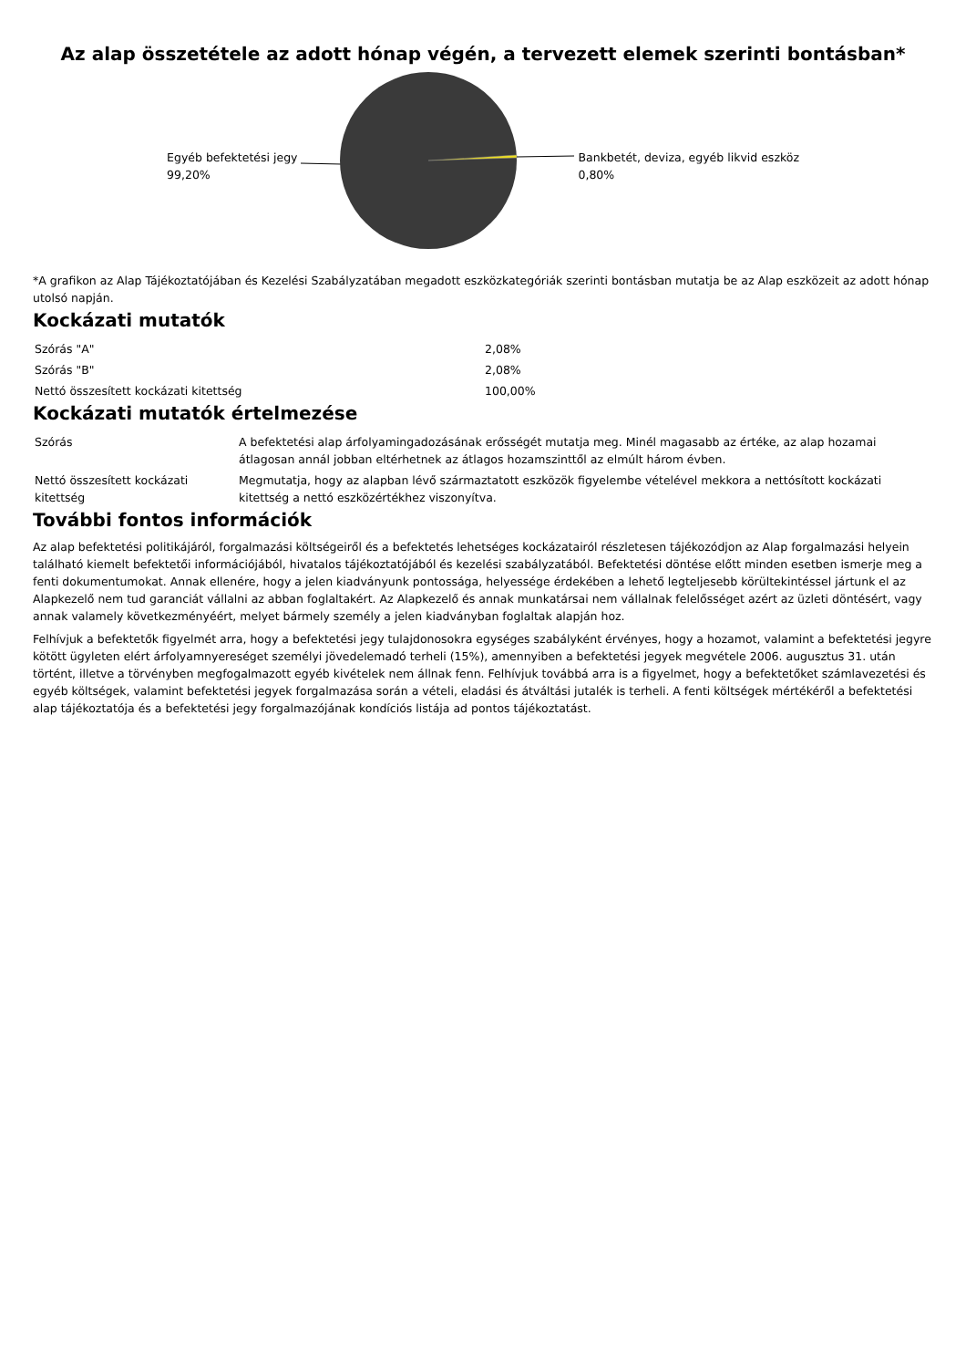Az alap összetétele az adott hónap végén, a tervezett elemek szerinti bontásban*
Egyéb befektetési jegy
99,20%
Bankbetét, deviza, egyéb likvid eszköz
0,80%
*A grafikon az Alap Tájékoztatójában és Kezelési Szabályzatában megadott eszközkategóriák szerinti bontásban mutatja be az Alap eszközeit az adott hónap utolsó napján.
Kockázati mutatók
| Szórás "A" | 2,08% |
| Szórás "B" | 2,08% |
| Nettó összesített kockázati kitettség | 100,00% |
Kockázati mutatók értelmezése
| Szórás | A befektetési alap árfolyamingadozásának erősségét mutatja meg. Minél magasabb az értéke, az alap hozamai átlagosan annál jobban eltérhetnek az átlagos hozamszinttől az elmúlt három évben. |
| Nettó összesített kockázati kitettség | Megmutatja, hogy az alapban lévő származtatott eszközök figyelembe vételével mekkora a nettósított kockázati kitettség a nettó eszközértékhez viszonyítva. |
További fontos információk
Az alap befektetési politikájáról, forgalmazási költségeiről és a befektetés lehetséges kockázatairól részletesen tájékozódjon az Alap forgalmazási helyein található kiemelt befektetői információjából, hivatalos tájékoztatójából és kezelési szabályzatából. Befektetési döntése előtt minden esetben ismerje meg a fenti dokumentumokat. Annak ellenére, hogy a jelen kiadványunk pontossága, helyessége érdekében a lehető legteljesebb körültekintéssel jártunk el az Alapkezelő nem tud garanciát vállalni az abban foglaltakért. Az Alapkezelő és annak munkatársai nem vállalnak felelősséget azért az üzleti döntésért, vagy annak valamely következményéért, melyet bármely személy a jelen kiadványban foglaltak alapján hoz.
Felhívjuk a befektetők figyelmét arra, hogy a befektetési jegy tulajdonosokra egységes szabályként érvényes, hogy a hozamot, valamint a befektetési jegyre kötött ügyleten elért árfolyamnyereséget személyi jövedelemadó terheli (15%), amennyiben a befektetési jegyek megvétele 2006. augusztus 31. után történt, illetve a törvényben megfogalmazott egyéb kivételek nem állnak fenn. Felhívjuk továbbá arra is a figyelmet, hogy a befektetőket számlavezetési és egyéb költségek, valamint befektetési jegyek forgalmazása során a vételi, eladási és átváltási jutalék is terheli. A fenti költségek mértékéről a befektetési alap tájékoztatója és a befektetési jegy forgalmazójának kondíciós listája ad pontos tájékoztatást.